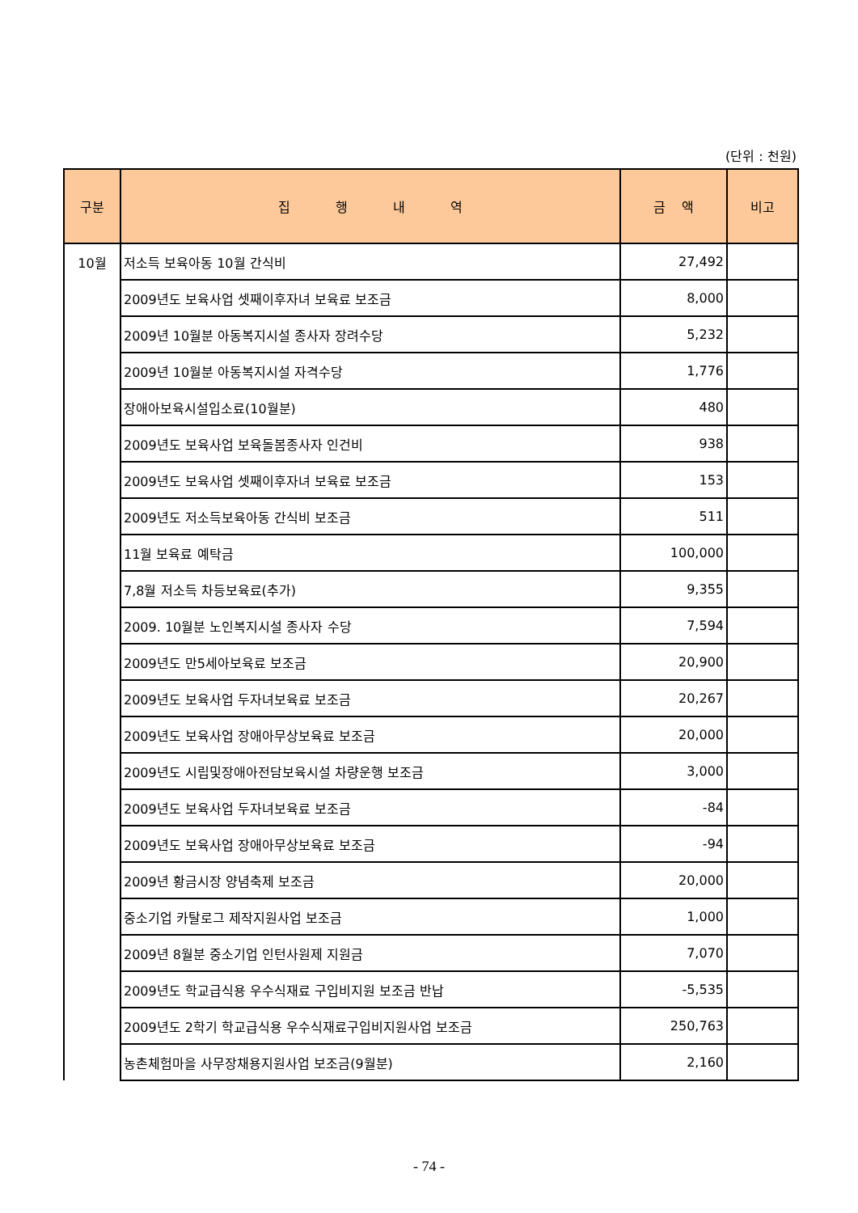(단위 : 천원)
| 구분 | 집 행 내 역 | 금 액 | 비고 |
| --- | --- | --- | --- |
| 10월 | 저소득 보육아동 10월 간식비 | 27,492 | |
| | 2009년도 보육사업 셋째이후자녀 보육료 보조금 | 8,000 | |
| | 2009년 10월분 아동복지시설 종사자 장려수당 | 5,232 | |
| | 2009년 10월분 아동복지시설 자격수당 | 1,776 | |
| | 장애아보육시설입소료(10월분) | 480 | |
| | 2009년도 보육사업 보육돌봄종사자 인건비 | 938 | |
| | 2009년도 보육사업 셋째이후자녀 보육료 보조금 | 153 | |
| | 2009년도 저소득보육아동 간식비 보조금 | 511 | |
| | 11월 보육료 예탁금 | 100,000 | |
| | 7,8월 저소득 차등보육료(추가) | 9,355 | |
| | 2009. 10월분 노인복지시설 종사자 수당 | 7,594 | |
| | 2009년도 만5세아보육료 보조금 | 20,900 | |
| | 2009년도 보육사업 두자녀보육료 보조금 | 20,267 | |
| | 2009년도 보육사업 장애아무상보육료 보조금 | 20,000 | |
| | 2009년도 시립및장애아전담보육시설 차량운행 보조금 | 3,000 | |
| | 2009년도 보육사업 두자녀보육료 보조금 | -84 | |
| | 2009년도 보육사업 장애아무상보육료 보조금 | -94 | |
| | 2009년 황금시장 양념축제 보조금 | 20,000 | |
| | 중소기업 카탈로그 제작지원사업 보조금 | 1,000 | |
| | 2009년 8월분 중소기업 인턴사원제 지원금 | 7,070 | |
| | 2009년도 학교급식용 우수식재료 구입비지원 보조금 반납 | -5,535 | |
| | 2009년도 2학기 학교급식용 우수식재료구입비지원사업 보조금 | 250,763 | |
| | 농촌체험마을 사무장채용지원사업 보조금(9월분) | 2,160 | |
- 74 -